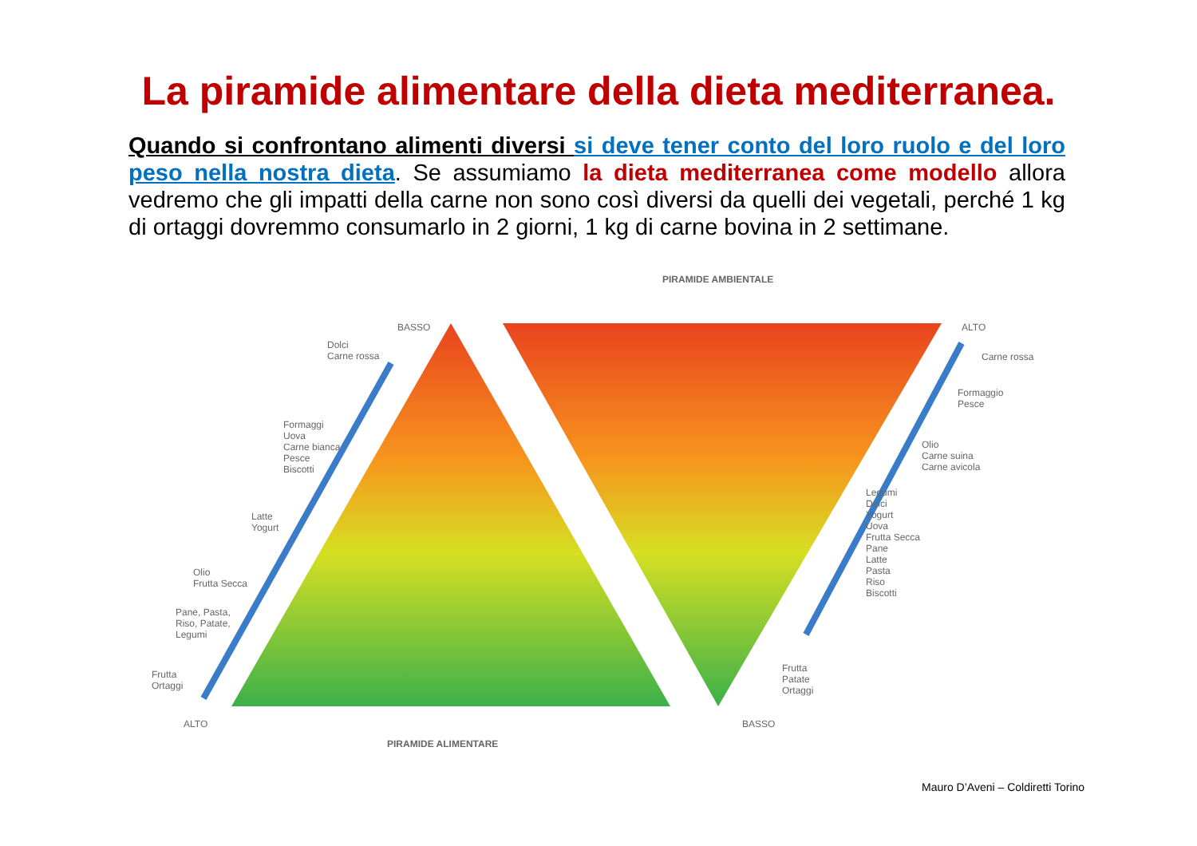La piramide alimentare della dieta mediterranea.
Quando si confrontano alimenti diversi si deve tener conto del loro ruolo e del loro peso nella nostra dieta. Se assumiamo la dieta mediterranea come modello allora vedremo che gli impatti della carne non sono così diversi da quelli dei vegetali, perché 1 kg di ortaggi dovremmo consumarlo in 2 giorni, 1 kg di carne bovina in 2 settimane.
PIRAMIDE AMBIENTALE
BASSO
Dolci
Carne rossa
Formaggi
Uova
Carne bianca
Pesce
Biscotti
Latte
Yogurt
Olio
Frutta Secca
Pane, Pasta,
Riso, Patate,
Legumi
Frutta
Ortaggi
ALTO
ALTO
Carne rossa
Formaggio
Pesce
Olio
Carne suina
Carne avicola
Legumi
Dolci
Yogurt
Uova
Frutta Secca
Pane
Latte
Pasta
Riso
Biscotti
Frutta
Patate
Ortaggi
BASSO
PIRAMIDE ALIMENTARE
Mauro D’Aveni – Coldiretti Torino